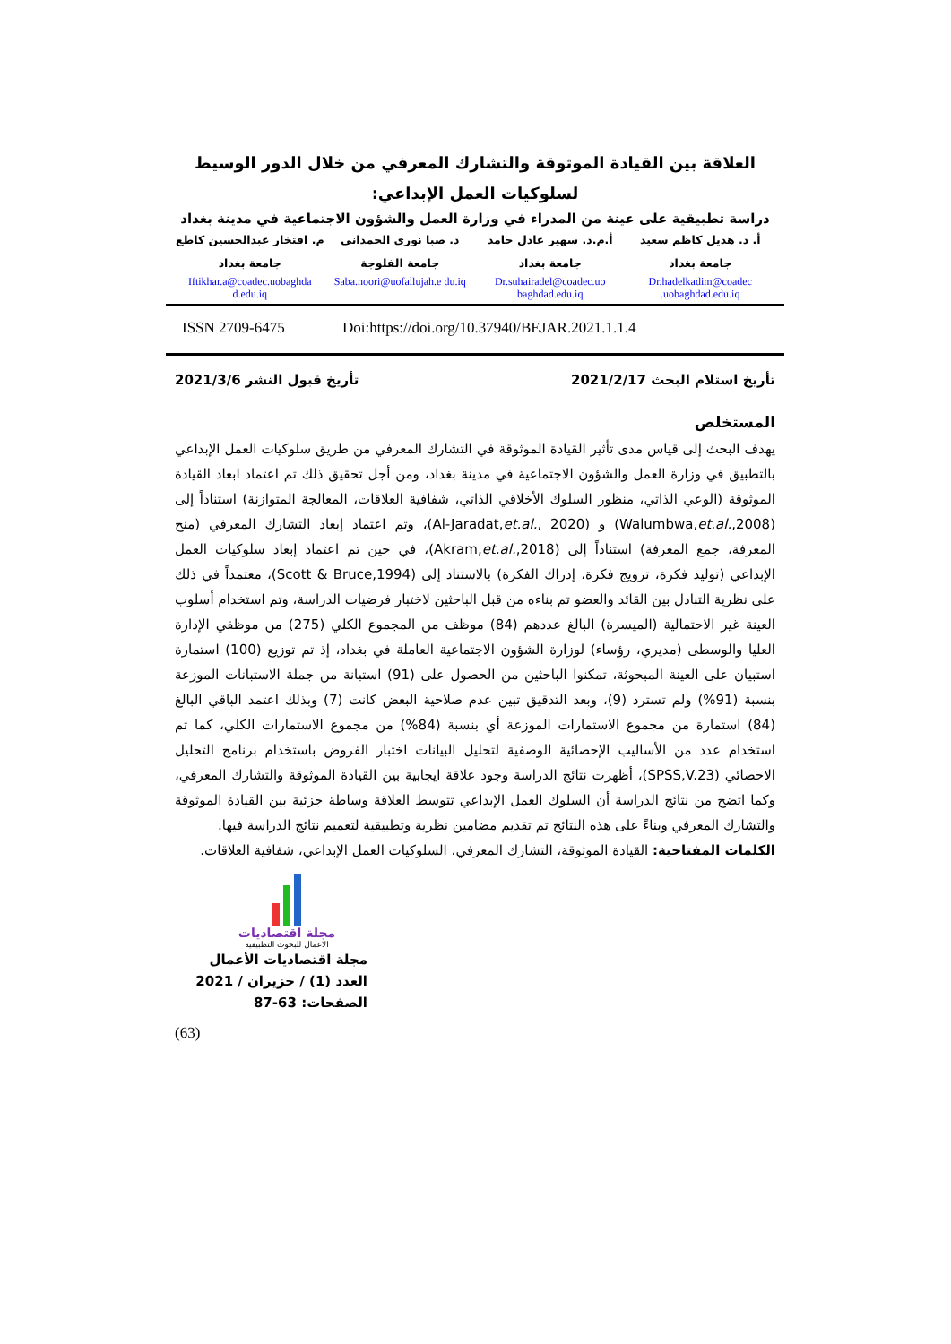العلاقة بين القيادة الموثوقة والتشارك المعرفي من خلال الدور الوسيط لسلوكيات العمل الإبداعي:
دراسة تطبيقية على عينة من المدراء في وزارة العمل والشؤون الاجتماعية في مدينة بغداد
أ. د. هديل كاظم سعيد
جامعة بغداد
Dr.hadelkadim@coadec .uobaghdad.edu.iq
أ.م.د. سهير عادل حامد
جامعة بغداد
Dr.suhairadel@coadec.uo baghdad.edu.iq
د. صبا نوري الحمداني
جامعة الفلوجة
Saba.noori@uofallujah.e du.iq
م. افتخار عبدالحسين كاطع
جامعة بغداد
Iftikhar.a@coadec.uobaghda d.edu.iq
ISSN 2709-6475 Doi:https://doi.org/10.37940/BEJAR.2021.1.1.4
تأريخ استلام البحث 2021/2/17 تأريخ قبول النشر 2021/3/6
المستخلص
يهدف البحث إلى قياس مدى تأثير القيادة الموثوقة في التشارك المعرفي من طريق سلوكيات العمل الإبداعي بالتطبيق في وزارة العمل والشؤون الاجتماعية في مدينة بغداد، ومن أجل تحقيق ذلك تم اعتماد ابعاد القيادة الموثوقة (الوعي الذاتي، منظور السلوك الأخلاقي الذاتي، شفافية العلاقات، المعالجة المتوازنة) استناداً إلى (Walumbwa,et.al.,2008) و (Al-Jaradat,et.al., 2020)، وتم اعتماد إبعاد التشارك المعرفي (منح المعرفة، جمع المعرفة) استناداً إلى (Akram,et.al.,2018)، في حين تم اعتماد إبعاد سلوكيات العمل الإبداعي (توليد فكرة، ترويج فكرة، إدراك الفكرة) بالاستناد إلى (Scott & Bruce,1994)، معتمداً في ذلك على نظرية التبادل بين القائد والعضو تم بناءه من قبل الباحثين لاختبار فرضيات الدراسة، وتم استخدام أسلوب العينة غير الاحتمالية (الميسرة) البالغ عددهم (84) موظف من المجموع الكلي (275) من موظفي الإدارة العليا والوسطى (مديري، رؤساء) لوزارة الشؤون الاجتماعية العاملة في بغداد، إذ تم توزيع (100) استمارة استبيان على العينة المبحوثة، تمكنوا الباحثين من الحصول على (91) استبانة من جملة الاستبانات الموزعة بنسبة (91%) ولم تسترد (9)، وبعد التدقيق تبين عدم صلاحية البعض كانت (7) وبذلك اعتمد الباقي البالغ (84) استمارة من مجموع الاستمارات الموزعة أي بنسبة (84%) من مجموع الاستمارات الكلي، كما تم استخدام عدد من الأساليب الإحصائية الوصفية لتحليل البيانات اختبار الفروض باستخدام برنامج التحليل الاحصائي (SPSS,V.23)، أظهرت نتائج الدراسة وجود علاقة ايجابية بين القيادة الموثوقة والتشارك المعرفي، وكما اتضح من نتائج الدراسة أن السلوك العمل الإبداعي تتوسط العلاقة وساطة جزئية بين القيادة الموثوقة والتشارك المعرفي وبناءً على هذه النتائج تم تقديم مضامين نظرية وتطبيقية لتعميم نتائج الدراسة فيها.
الكلمات المفتاحية: القيادة الموثوقة، التشارك المعرفي، السلوكيات العمل الإبداعي، شفافية العلاقات.
مجلة اقتصاديات
الاعمال للبحوث التطبيقية
مجلة اقتصاديات الأعمال
العدد (1) / حزيران / 2021
الصفحات: 63-87
(63)